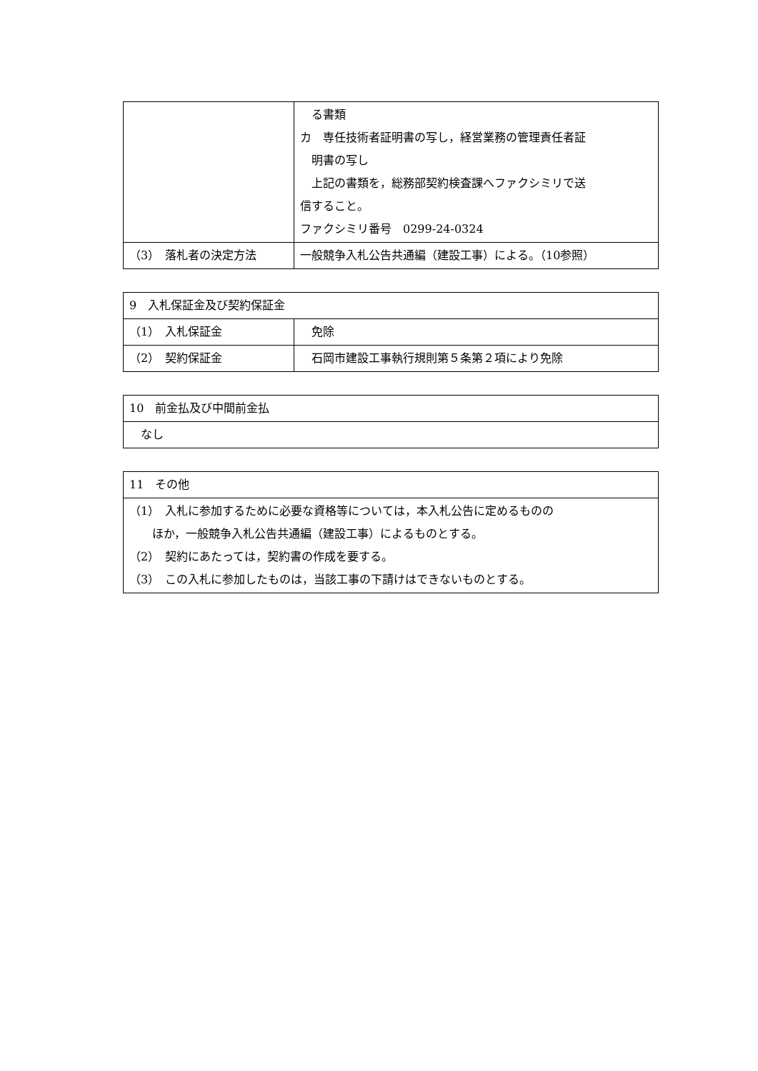| | る書類 カ 専任技術者証明書の写し，経営業務の管理責任者証 明書の写し 上記の書類を，総務部契約検査課へファクシミリで送 信すること。 ファクシミリ番号 0299-24-0324 |
| （3） 落札者の決定方法 | 一般競争入札公告共通編（建設工事）による。（10参照） |
| 9 入札保証金及び契約保証金 | |
| --- | --- |
| （1） 入札保証金 | 免除 |
| （2） 契約保証金 | 石岡市建設工事執行規則第５条第２項により免除 |
| 10 前金払及び中間前金払 |
| --- |
| なし |
| 11 その他 |
| --- |
| （1） 入札に参加するために必要な資格等については，本入札公告に定めるものの ほか，一般競争入札公告共通編（建設工事）によるものとする。 （2） 契約にあたっては，契約書の作成を要する。 （3） この入札に参加したものは，当該工事の下請けはできないものとする。 |